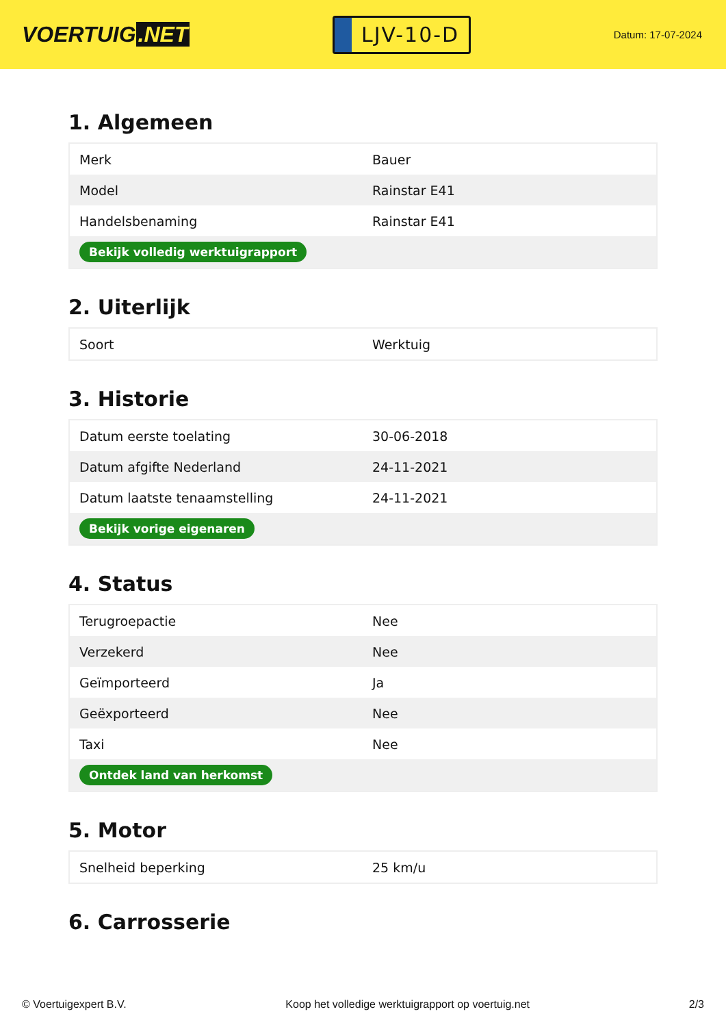VOERTUIG.NET
LJV-10-D
Datum: 17-07-2024
1. Algemeen
| Merk | Bauer |
| Model | Rainstar E41 |
| Handelsbenaming | Rainstar E41 |
| Bekijk volledig werktuigrapport | |
2. Uiterlijk
| Soort | Werktuig |
3. Historie
| Datum eerste toelating | 30-06-2018 |
| Datum afgifte Nederland | 24-11-2021 |
| Datum laatste tenaamstelling | 24-11-2021 |
| Bekijk vorige eigenaren | |
4. Status
| Terugroepactie | Nee |
| Verzekerd | Nee |
| Geïmporteerd | Ja |
| Geëxporteerd | Nee |
| Taxi | Nee |
| Ontdek land van herkomst | |
5. Motor
| Snelheid beperking | 25 km/u |
6. Carrosserie
© Voertuigexpert B.V. Koop het volledige werktuigrapport op voertuig.net 2/3